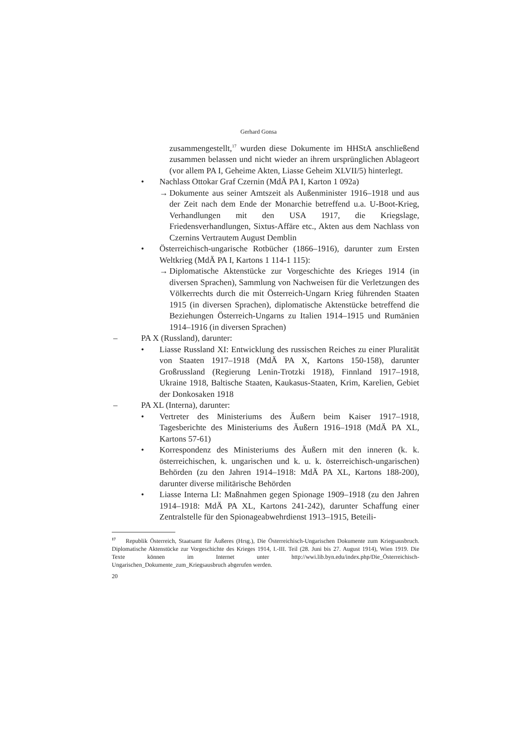Gerhard Gonsa
zusammengestellt,<sup>17</sup> wurden diese Dokumente im HHStA anschließend zusammen belassen und nicht wieder an ihrem ursprünglichen Ablageort (vor allem PA I, Geheime Akten, Liasse Geheim XLVII/5) hinterlegt.
• Nachlass Ottokar Graf Czernin (MdÄ PA I, Karton 1 092a)
→ Dokumente aus seiner Amtszeit als Außenminister 1916–1918 und aus der Zeit nach dem Ende der Monarchie betreffend u.a. U-Boot-Krieg, Verhandlungen mit den USA 1917, die Kriegslage, Friedensverhandlungen, Sixtus-Affäre etc., Akten aus dem Nachlass von Czernins Vertrautem August Demblin
• Österreichisch-ungarische Rotbücher (1866–1916), darunter zum Ersten Weltkrieg (MdÄ PA I, Kartons 1 114-1 115):
→ Diplomatische Aktenstücke zur Vorgeschichte des Krieges 1914 (in diversen Sprachen), Sammlung von Nachweisen für die Verletzungen des Völkerrechts durch die mit Österreich-Ungarn Krieg führenden Staaten 1915 (in diversen Sprachen), diplomatische Aktenstücke betreffend die Beziehungen Österreich-Ungarns zu Italien 1914–1915 und Rumänien 1914–1916 (in diversen Sprachen)
– PA X (Russland), darunter:
• Liasse Russland XI: Entwicklung des russischen Reiches zu einer Pluralität von Staaten 1917–1918 (MdÄ PA X, Kartons 150-158), darunter Großrussland (Regierung Lenin-Trotzki 1918), Finnland 1917–1918, Ukraine 1918, Baltische Staaten, Kaukasus-Staaten, Krim, Karelien, Gebiet der Donkosaken 1918
– PA XL (Interna), darunter:
• Vertreter des Ministeriums des Äußern beim Kaiser 1917–1918, Tagesberichte des Ministeriums des Äußern 1916–1918 (MdÄ PA XL, Kartons 57-61)
• Korrespondenz des Ministeriums des Äußern mit den inneren (k. k. österreichischen, k. ungarischen und k. u. k. österreichisch-ungarischen) Behörden (zu den Jahren 1914–1918: MdÄ PA XL, Kartons 188-200), darunter diverse militärische Behörden
• Liasse Interna LI: Maßnahmen gegen Spionage 1909–1918 (zu den Jahren 1914–1918: MdÄ PA XL, Kartons 241-242), darunter Schaffung einer Zentralstelle für den Spionageabwehrdienst 1913–1915, Beteili-
<sup>17</sup> Republik Österreich, Staatsamt für Äußeres (Hrsg.), Die Österreichisch-Ungarischen Dokumente zum Kriegsausbruch. Diplomatische Aktenstücke zur Vorgeschichte des Krieges 1914, I.-III. Teil (28. Juni bis 27. August 1914), Wien 1919. Die Texte können im Internet unter http://wwi.lib.byn.edu/index.php/Die_Österreichisch-Ungarischen_Dokumente_zum_Kriegsausbruch abgerufen werden.
20